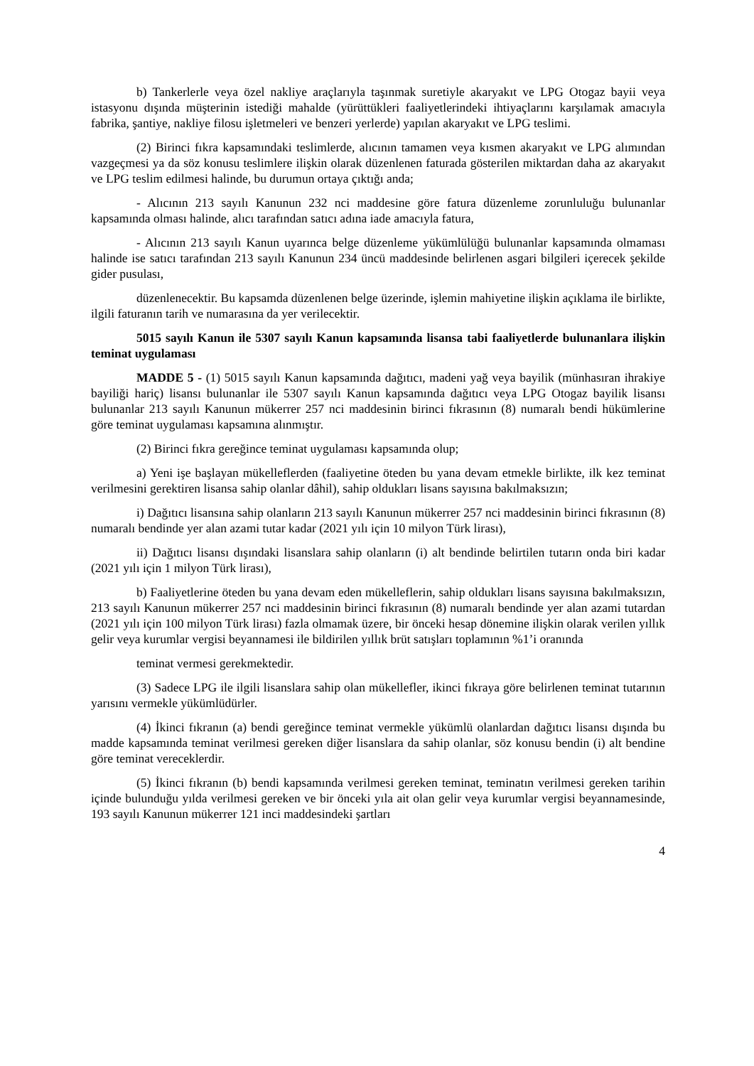b) Tankerlerle veya özel nakliye araçlarıyla taşınmak suretiyle akaryakıt ve LPG Otogaz bayii veya istasyonu dışında müşterinin istediği mahalde (yürüttükleri faaliyetlerindeki ihtiyaçlarını karşılamak amacıyla fabrika, şantiye, nakliye filosu işletmeleri ve benzeri yerlerde) yapılan akaryakıt ve LPG teslimi.
(2) Birinci fıkra kapsamındaki teslimlerde, alıcının tamamen veya kısmen akaryakıt ve LPG alımından vazgeçmesi ya da söz konusu teslimlere ilişkin olarak düzenlenen faturada gösterilen miktardan daha az akaryakıt ve LPG teslim edilmesi halinde, bu durumun ortaya çıktığı anda;
- Alıcının 213 sayılı Kanunun 232 nci maddesine göre fatura düzenleme zorunluluğu bulunanlar kapsamında olması halinde, alıcı tarafından satıcı adına iade amacıyla fatura,
- Alıcının 213 sayılı Kanun uyarınca belge düzenleme yükümlülüğü bulunanlar kapsamında olmaması halinde ise satıcı tarafından 213 sayılı Kanunun 234 üncü maddesinde belirlenen asgari bilgileri içerecek şekilde gider pusulası,
düzenlenecektir. Bu kapsamda düzenlenen belge üzerinde, işlemin mahiyetine ilişkin açıklama ile birlikte, ilgili faturanın tarih ve numarasına da yer verilecektir.
5015 sayılı Kanun ile 5307 sayılı Kanun kapsamında lisansa tabi faaliyetlerde bulunanlara ilişkin teminat uygulaması
MADDE 5 - (1) 5015 sayılı Kanun kapsamında dağıtıcı, madeni yağ veya bayilik (münhasıran ihrakiye bayiliği hariç) lisansı bulunanlar ile 5307 sayılı Kanun kapsamında dağıtıcı veya LPG Otogaz bayilik lisansı bulunanlar 213 sayılı Kanunun mükerrer 257 nci maddesinin birinci fıkrasının (8) numaralı bendi hükümlerine göre teminat uygulaması kapsamına alınmıştır.
(2) Birinci fıkra gereğince teminat uygulaması kapsamında olup;
a) Yeni işe başlayan mükelleflerden (faaliyetine öteden bu yana devam etmekle birlikte, ilk kez teminat verilmesini gerektiren lisansa sahip olanlar dâhil), sahip oldukları lisans sayısına bakılmaksızın;
i) Dağıtıcı lisansına sahip olanların 213 sayılı Kanunun mükerrer 257 nci maddesinin birinci fıkrasının (8) numaralı bendinde yer alan azami tutar kadar (2021 yılı için 10 milyon Türk lirası),
ii) Dağıtıcı lisansı dışındaki lisanslara sahip olanların (i) alt bendinde belirtilen tutarın onda biri kadar (2021 yılı için 1 milyon Türk lirası),
b) Faaliyetlerine öteden bu yana devam eden mükelleflerin, sahip oldukları lisans sayısına bakılmaksızın, 213 sayılı Kanunun mükerrer 257 nci maddesinin birinci fıkrasının (8) numaralı bendinde yer alan azami tutardan (2021 yılı için 100 milyon Türk lirası) fazla olmamak üzere, bir önceki hesap dönemine ilişkin olarak verilen yıllık gelir veya kurumlar vergisi beyannamesi ile bildirilen yıllık brüt satışları toplamının %1’i oranında
teminat vermesi gerekmektedir.
(3) Sadece LPG ile ilgili lisanslara sahip olan mükellefler, ikinci fıkraya göre belirlenen teminat tutarının yarısını vermekle yükümlüdürler.
(4) İkinci fıkranın (a) bendi gereğince teminat vermekle yükümlü olanlardan dağıtıcı lisansı dışında bu madde kapsamında teminat verilmesi gereken diğer lisanslara da sahip olanlar, söz konusu bendin (i) alt bendine göre teminat vereceklerdir.
(5) İkinci fıkranın (b) bendi kapsamında verilmesi gereken teminat, teminatın verilmesi gereken tarihin içinde bulunduğu yılda verilmesi gereken ve bir önceki yıla ait olan gelir veya kurumlar vergisi beyannamesinde, 193 sayılı Kanunun mükerrer 121 inci maddesindeki şartları
4